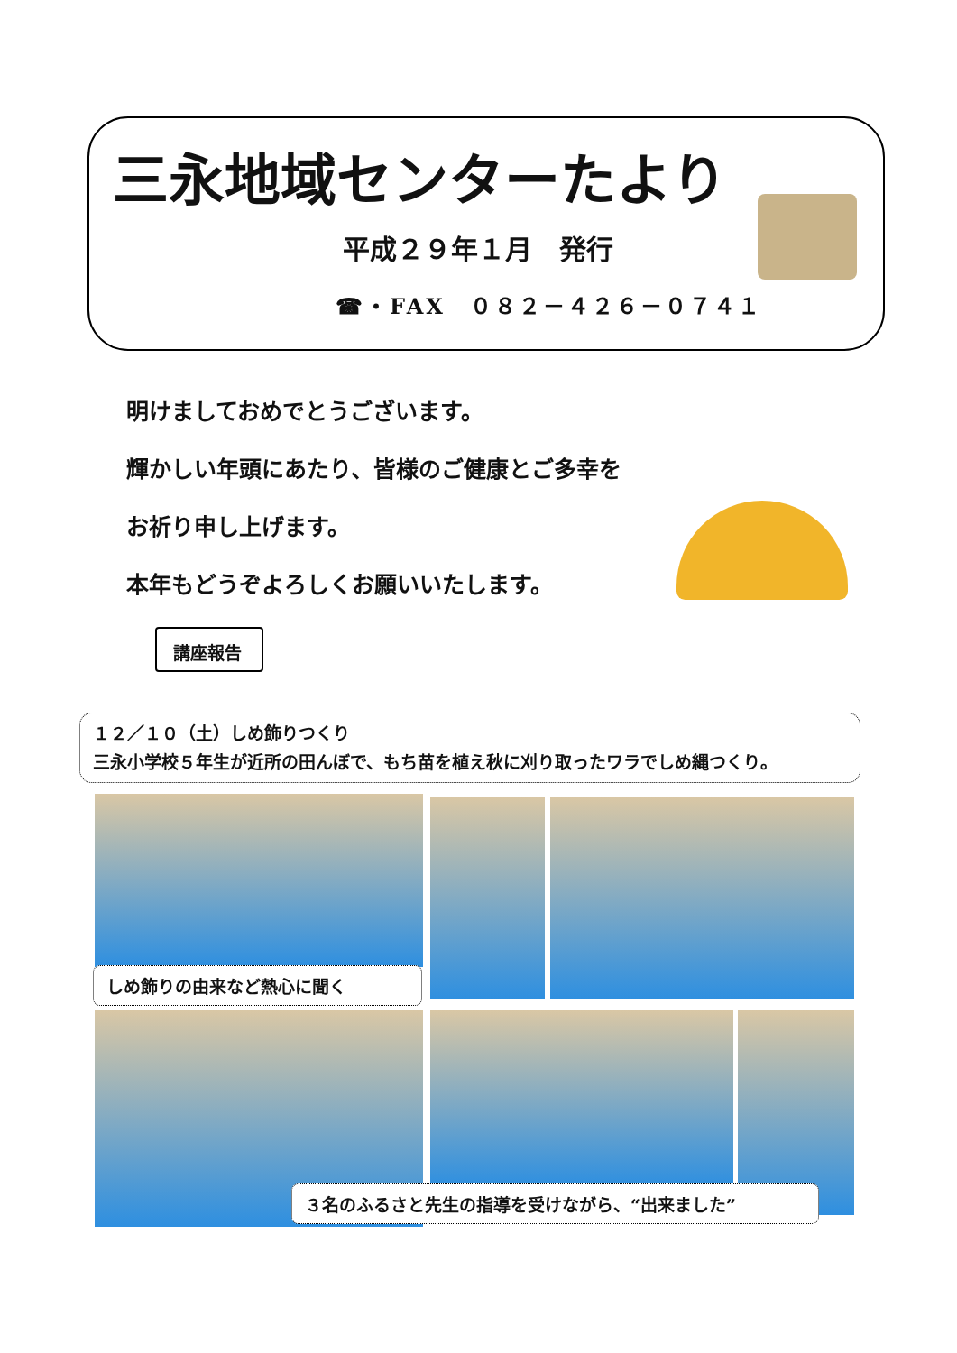三永地域センターたより
平成２９年１月　発行
☎・FAX　０８２－４２６－０７４１
明けましておめでとうございます。
輝かしい年頭にあたり、皆様のご健康とご多幸を
お祈り申し上げます。
本年もどうぞよろしくお願いいたします。
講座報告
１２／１０（土）しめ飾りつくり
三永小学校５年生が近所の田んぼで、もち苗を植え秋に刈り取ったワラでしめ縄つくり。
しめ飾りの由来など熱心に聞く
３名のふるさと先生の指導を受けながら、“出来ました”